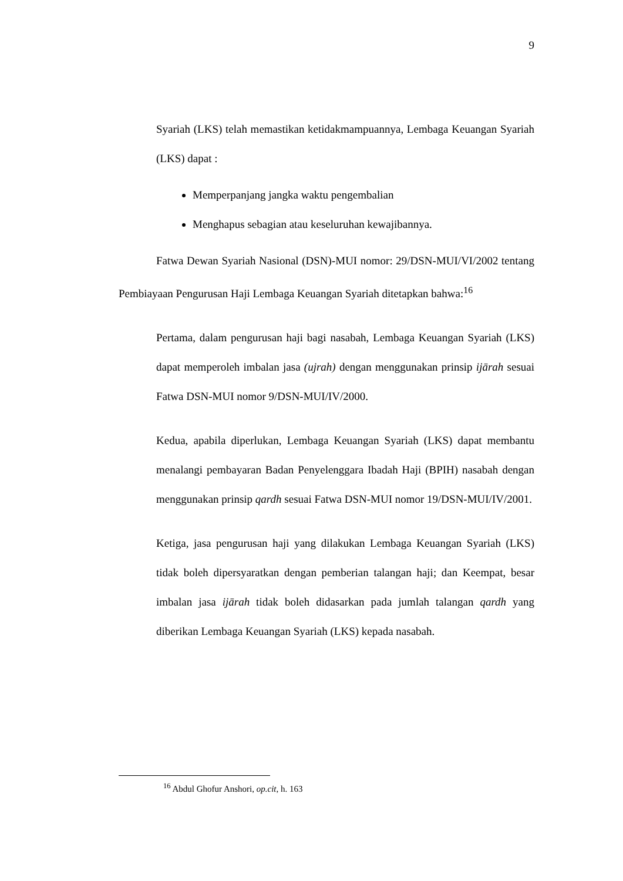9
Syariah (LKS) telah memastikan ketidakmampuannya, Lembaga Keuangan Syariah (LKS) dapat :
Memperpanjang jangka waktu pengembalian
Menghapus sebagian atau keseluruhan kewajibannya.
Fatwa Dewan Syariah Nasional (DSN)-MUI nomor: 29/DSN-MUI/VI/2002 tentang Pembiayaan Pengurusan Haji Lembaga Keuangan Syariah ditetapkan bahwa:<sup>16</sup>
Pertama, dalam pengurusan haji bagi nasabah, Lembaga Keuangan Syariah (LKS) dapat memperoleh imbalan jasa (ujrah) dengan menggunakan prinsip ijārah sesuai Fatwa DSN-MUI nomor 9/DSN-MUI/IV/2000.
Kedua, apabila diperlukan, Lembaga Keuangan Syariah (LKS) dapat membantu menalangi pembayaran Badan Penyelenggara Ibadah Haji (BPIH) nasabah dengan menggunakan prinsip qardh sesuai Fatwa DSN-MUI nomor 19/DSN-MUI/IV/2001.
Ketiga, jasa pengurusan haji yang dilakukan Lembaga Keuangan Syariah (LKS) tidak boleh dipersyaratkan dengan pemberian talangan haji; dan Keempat, besar imbalan jasa ijārah tidak boleh didasarkan pada jumlah talangan qardh yang diberikan Lembaga Keuangan Syariah (LKS) kepada nasabah.
<sup>16</sup> Abdul Ghofur Anshori, op.cit, h. 163